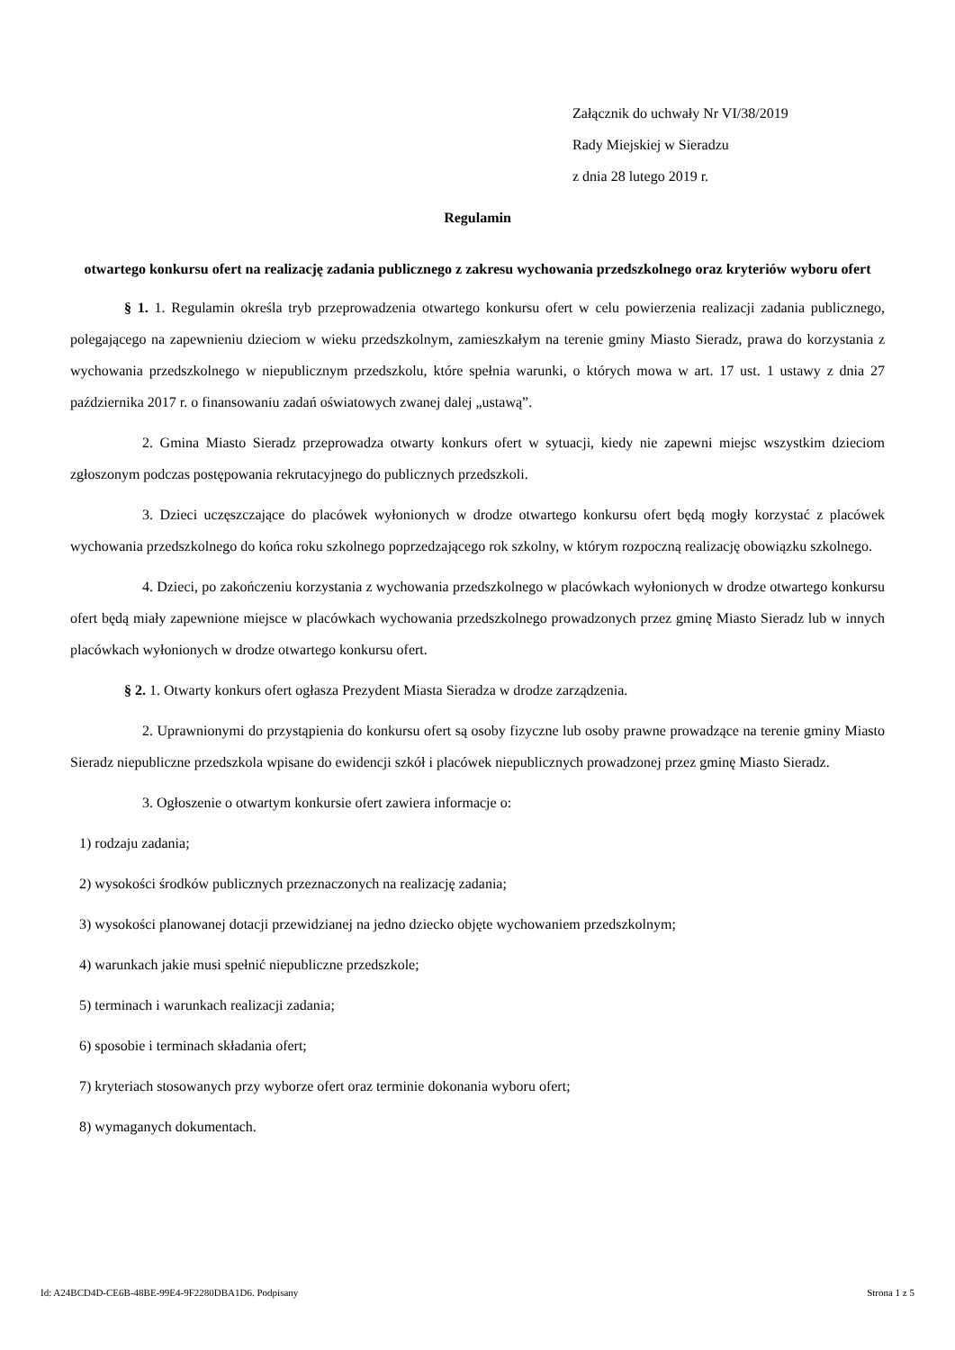Załącznik do uchwały Nr VI/38/2019
Rady Miejskiej w Sieradzu
z dnia 28 lutego 2019 r.
Regulamin
otwartego konkursu ofert na realizację zadania publicznego z zakresu wychowania przedszkolnego oraz kryteriów wyboru ofert
§ 1. 1. Regulamin określa tryb przeprowadzenia otwartego konkursu ofert w celu powierzenia realizacji zadania publicznego, polegającego na zapewnieniu dzieciom w wieku przedszkolnym, zamieszkałym na terenie gminy Miasto Sieradz, prawa do korzystania z wychowania przedszkolnego w niepublicznym przedszkolu, które spełnia warunki, o których mowa w art. 17 ust. 1 ustawy z dnia 27 października 2017 r. o finansowaniu zadań oświatowych zwanej dalej „ustawą”.
2. Gmina Miasto Sieradz przeprowadza otwarty konkurs ofert w sytuacji, kiedy nie zapewni miejsc wszystkim dzieciom zgłoszonym podczas postępowania rekrutacyjnego do publicznych przedszkoli.
3. Dzieci uczęszczające do placówek wyłonionych w drodze otwartego konkursu ofert będą mogły korzystać z placówek wychowania przedszkolnego do końca roku szkolnego poprzedzającego rok szkolny, w którym rozpoczną realizację obowiązku szkolnego.
4. Dzieci, po zakończeniu korzystania z wychowania przedszkolnego w placówkach wyłonionych w drodze otwartego konkursu ofert będą miały zapewnione miejsce w placówkach wychowania przedszkolnego prowadzonych przez gminę Miasto Sieradz lub w innych placówkach wyłonionych w drodze otwartego konkursu ofert.
§ 2. 1. Otwarty konkurs ofert ogłasza Prezydent Miasta Sieradza w drodze zarządzenia.
2. Uprawnionymi do przystąpienia do konkursu ofert są osoby fizyczne lub osoby prawne prowadzące na terenie gminy Miasto Sieradz niepubliczne przedszkola wpisane do ewidencji szkół i placówek niepublicznych prowadzonej przez gminę Miasto Sieradz.
3. Ogłoszenie o otwartym konkursie ofert zawiera informacje o:
1) rodzaju zadania;
2) wysokości środków publicznych przeznaczonych na realizację zadania;
3) wysokości planowanej dotacji przewidzianej na jedno dziecko objęte wychowaniem przedszkolnym;
4) warunkach jakie musi spełnić niepubliczne przedszkole;
5) terminach i warunkach realizacji zadania;
6) sposobie i terminach składania ofert;
7) kryteriach stosowanych przy wyborze ofert oraz terminie dokonania wyboru ofert;
8) wymaganych dokumentach.
Id: A24BCD4D-CE6B-48BE-99E4-9F2280DBA1D6. Podpisany Strona 1 z 5